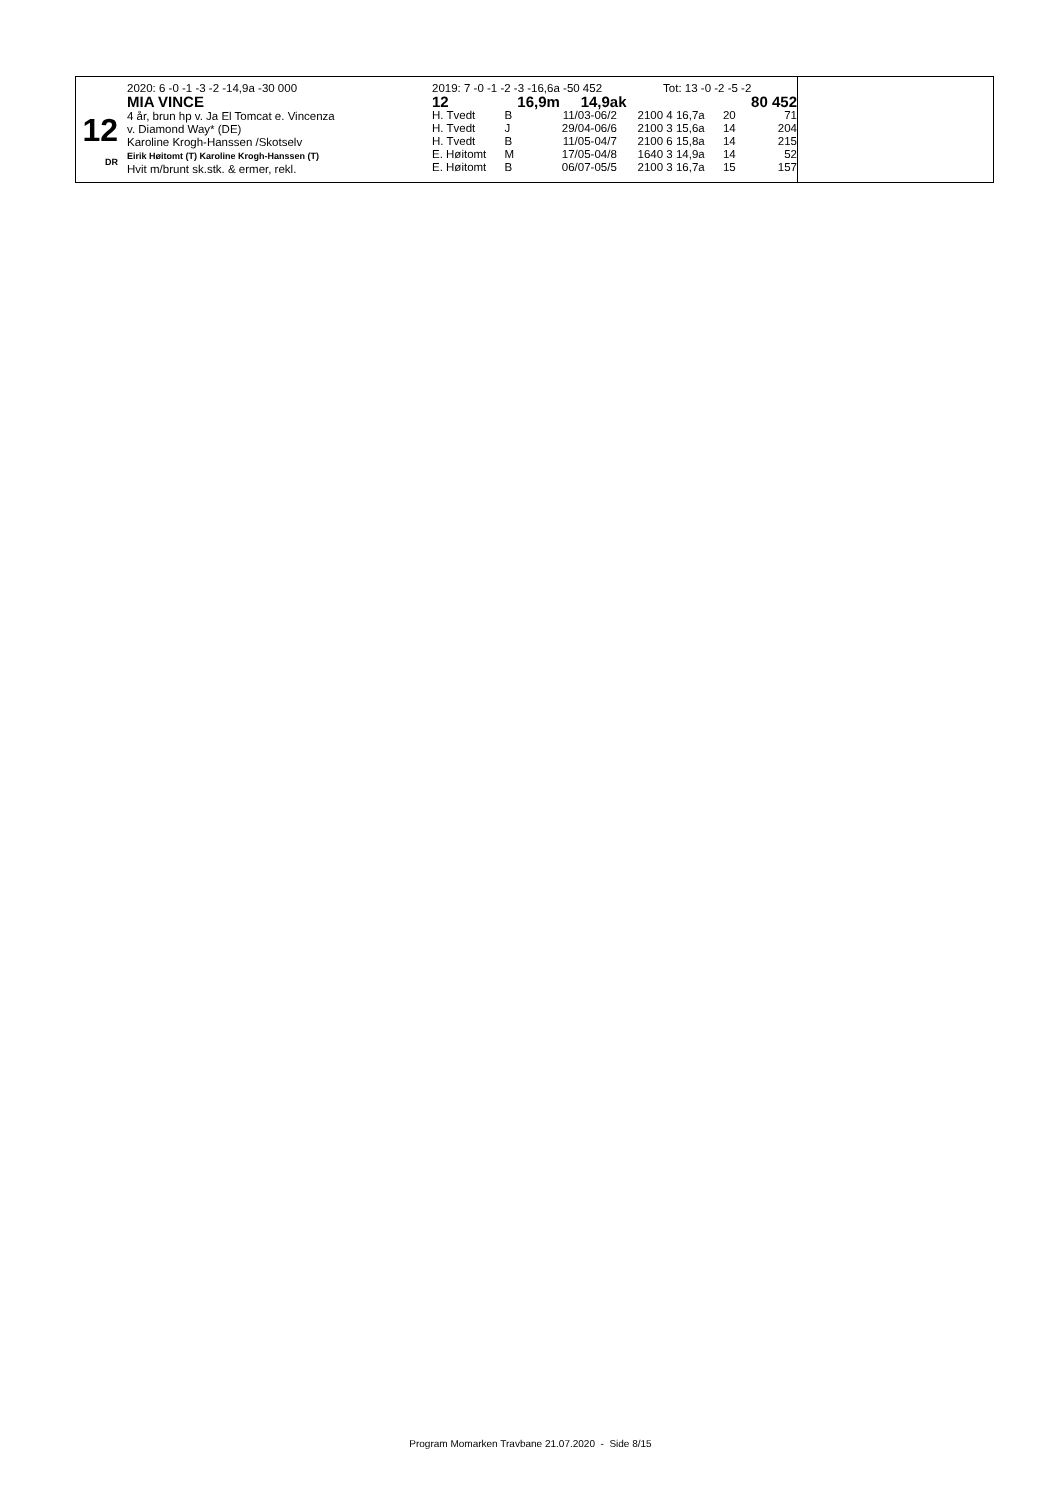12
DR
2020: 6 -0 -1 -3 -2 -14,9a -30 000
MIA VINCE
4 år, brun hp v. Ja El Tomcat e. Vincenza
v. Diamond Way* (DE)
Karoline Krogh-Hanssen /Skotselv
Eirik Høitomt (T) Karoline Krogh-Hanssen (T)
Hvit m/brunt sk.stk. & ermer, rekl.
| 2019: 7 -0 -1 -2 -3 -16,6a -50 452 | | | | Tot: 13 -0 -2 -5 -2 | | |
| 12 | | 16,9m 14,9ak | | | | 80 452 |
| H. Tvedt | B | 11/03-06/2 | 2100 | 4 16,7a | 20 | 71 |
| H. Tvedt | J | 29/04-06/6 | 2100 | 3 15,6a | 14 | 204 |
| H. Tvedt | B | 11/05-04/7 | 2100 | 6 15,8a | 14 | 215 |
| E. Høitomt | M | 17/05-04/8 | 1640 | 3 14,9a | 14 | 52 |
| E. Høitomt | B | 06/07-05/5 | 2100 | 3 16,7a | 15 | 157 |
Program Momarken Travbane 21.07.2020 - Side 8/15